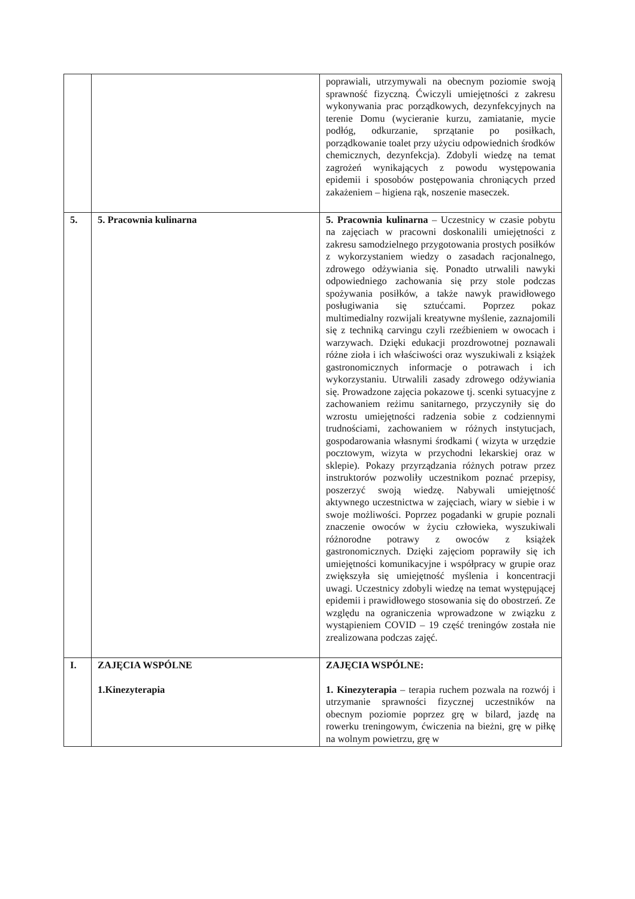| | | poprawiali, utrzymywali na obecnym poziomie swoją sprawność fizyczną. Ćwiczyli umiejętności z zakresu wykonywania prac porządkowych, dezynfekcyjnych na terenie Domu (wycieranie kurzu, zamiatanie, mycie podłóg, odkurzanie, sprzątanie po posiłkach, porządkowanie toalet przy użyciu odpowiednich środków chemicznych, dezynfekcja). Zdobyli wiedzę na temat zagrożeń wynikających z powodu występowania epidemii i sposobów postępowania chroniących przed zakażeniem – higiena rąk, noszenie maseczek. |
| 5. | 5. Pracownia kulinarna | 5. Pracownia kulinarna – Uczestnicy w czasie pobytu na zajęciach w pracowni doskonalili umiejętności z zakresu samodzielnego przygotowania prostych posiłków z wykorzystaniem wiedzy o zasadach racjonalnego, zdrowego odżywiania się. Ponadto utrwalili nawyki odpowiedniego zachowania się przy stole podczas spożywania posiłków, a także nawyk prawidłowego posługiwania się sztućcami. Poprzez pokaz multimedialny rozwijali kreatywne myślenie, zaznajomili się z techniką carvingu czyli rzeźbieniem w owocach i warzywach. Dzięki edukacji prozdrowotnej poznawali różne zioła i ich właściwości oraz wyszukiwali z książek gastronomicznych informacje o potrawach i ich wykorzystaniu. Utrwalili zasady zdrowego odżywiania się. Prowadzone zajęcia pokazowe tj. scenki sytuacyjne z zachowaniem reżimu sanitarnego, przyczyniły się do wzrostu umiejętności radzenia sobie z codziennymi trudnościami, zachowaniem w różnych instytucjach, gospodarowania własnymi środkami ( wizyta w urzędzie pocztowym, wizyta w przychodni lekarskiej oraz w sklepie). Pokazy przyrządzania różnych potraw przez instruktorów pozwoliły uczestnikom poznać przepisy, poszerzyć swoją wiedzę. Nabywali umiejętność aktywnego uczestnictwa w zajęciach, wiary w siebie i w swoje możliwości. Poprzez pogadanki w grupie poznali znaczenie owoców w życiu człowieka, wyszukiwali różnorodne potrawy z owoców z książek gastronomicznych. Dzięki zajęciom poprawiły się ich umiejętności komunikacyjne i współpracy w grupie oraz zwiększyła się umiejętność myślenia i koncentracji uwagi. Uczestnicy zdobyli wiedzę na temat występującej epidemii i prawidłowego stosowania się do obostrzeń. Ze względu na ograniczenia wprowadzone w związku z wystąpieniem COVID – 19 część treningów została nie zrealizowana podczas zajęć. |
| I. | ZAJĘCIA WSPÓLNE 1.Kinezyterapia | ZAJĘCIA WSPÓLNE: 1. Kinezyterapia – terapia ruchem pozwala na rozwój i utrzymanie sprawności fizycznej uczestników na obecnym poziomie poprzez grę w bilard, jazdę na rowerku treningowym, ćwiczenia na bieżni, grę w piłkę na wolnym powietrzu, grę w |